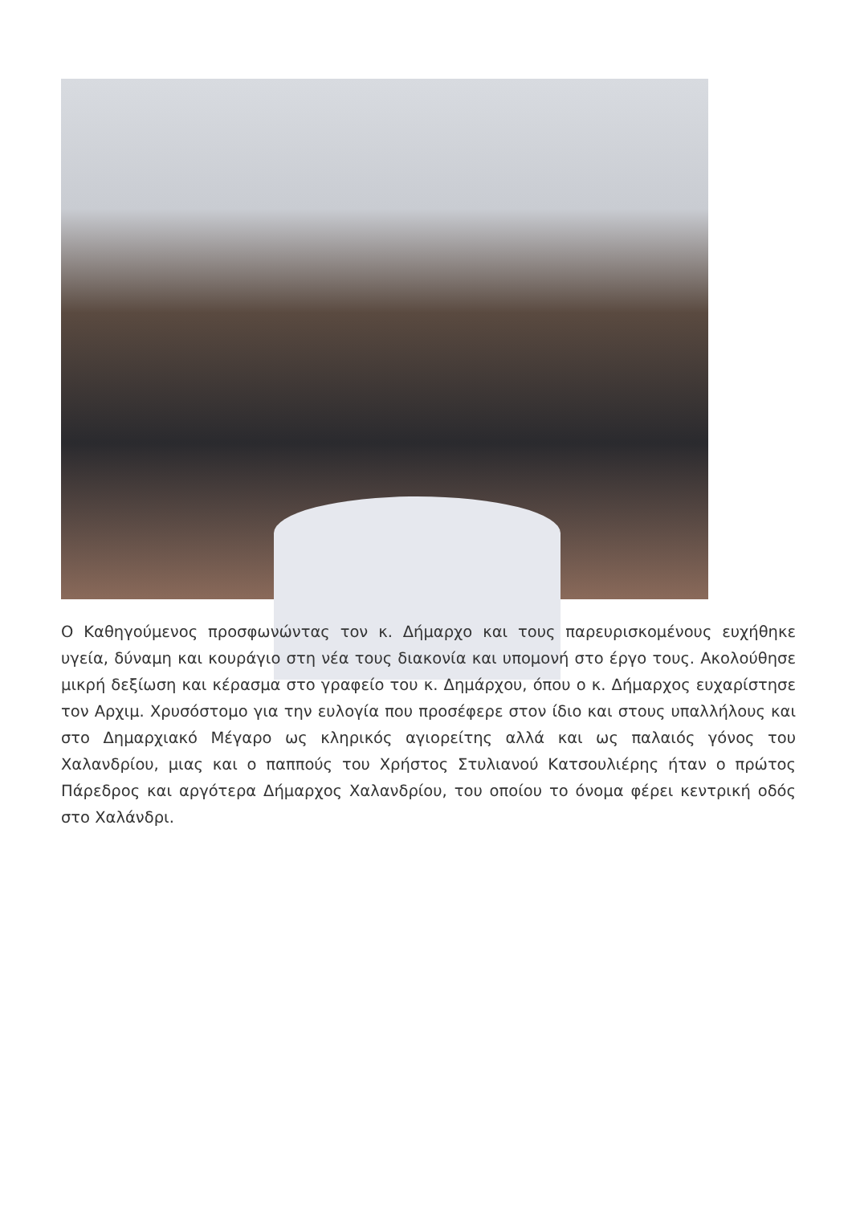Ο Καθηγούμενος προσφωνώντας τον κ. Δήμαρχο και τους παρευρισκομένους ευχήθηκε υγεία, δύναμη και κουράγιο στη νέα τους διακονία και υπομονή στο έργο τους. Ακολούθησε μικρή δεξίωση και κέρασμα στο γραφείο του κ. Δημάρχου, όπου ο κ. Δήμαρχος ευχαρίστησε τον Αρχιμ. Χρυσόστομο για την ευλογία που προσέφερε στον ίδιο και στους υπαλλήλους και στο Δημαρχιακό Μέγαρο ως κληρικός αγιορείτης αλλά και ως παλαιός γόνος του Χαλανδρίου, μιας και ο παππούς του Χρήστος Στυλιανού Κατσουλιέρης ήταν ο πρώτος Πάρεδρος και αργότερα Δήμαρχος Χαλανδρίου, του οποίου το όνομα φέρει κεντρική οδός στο Χαλάνδρι.